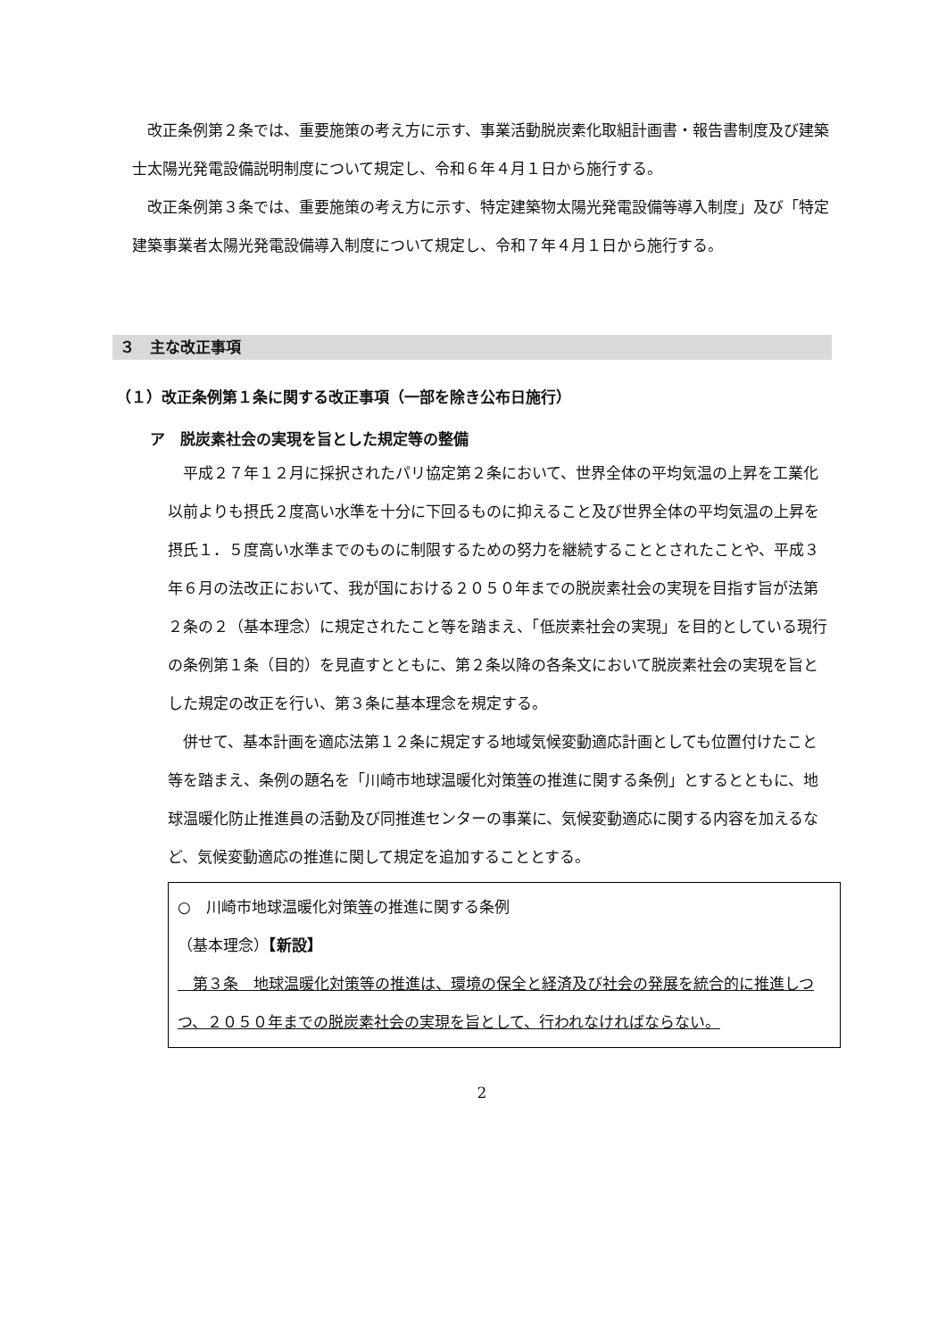改正条例第２条では、重要施策の考え方に示す、事業活動脱炭素化取組計画書・報告書制度及び建築士太陽光発電設備説明制度について規定し、令和６年４月１日から施行する。
改正条例第３条では、重要施策の考え方に示す、特定建築物太陽光発電設備等導入制度」及び「特定建築事業者太陽光発電設備導入制度について規定し、令和７年４月１日から施行する。
３　主な改正事項
（１）改正条例第１条に関する改正事項（一部を除き公布日施行）
ア　脱炭素社会の実現を旨とした規定等の整備
平成２７年１２月に採択されたパリ協定第２条において、世界全体の平均気温の上昇を工業化以前よりも摂氏２度高い水準を十分に下回るものに抑えること及び世界全体の平均気温の上昇を摂氏１．５度高い水準までのものに制限するための努力を継続することとされたことや、平成３年６月の法改正において、我が国における２０５０年までの脱炭素社会の実現を目指す旨が法第２条の２（基本理念）に規定されたこと等を踏まえ、「低炭素社会の実現」を目的としている現行の条例第１条（目的）を見直すとともに、第２条以降の各条文において脱炭素社会の実現を旨とした規定の改正を行い、第３条に基本理念を規定する。
併せて、基本計画を適応法第１２条に規定する地域気候変動適応計画としても位置付けたこと等を踏まえ、条例の題名を「川崎市地球温暖化対策等の推進に関する条例」とするとともに、地球温暖化防止推進員の活動及び同推進センターの事業に、気候変動適応に関する内容を加えるなど、気候変動適応の推進に関して規定を追加することとする。
○　川崎市地球温暖化対策等の推進に関する条例
（基本理念）【新設】
　第３条　地球温暖化対策等の推進は、環境の保全と経済及び社会の発展を統合的に推進しつつ、２０５０年までの脱炭素社会の実現を旨として、行われなければならない。
2